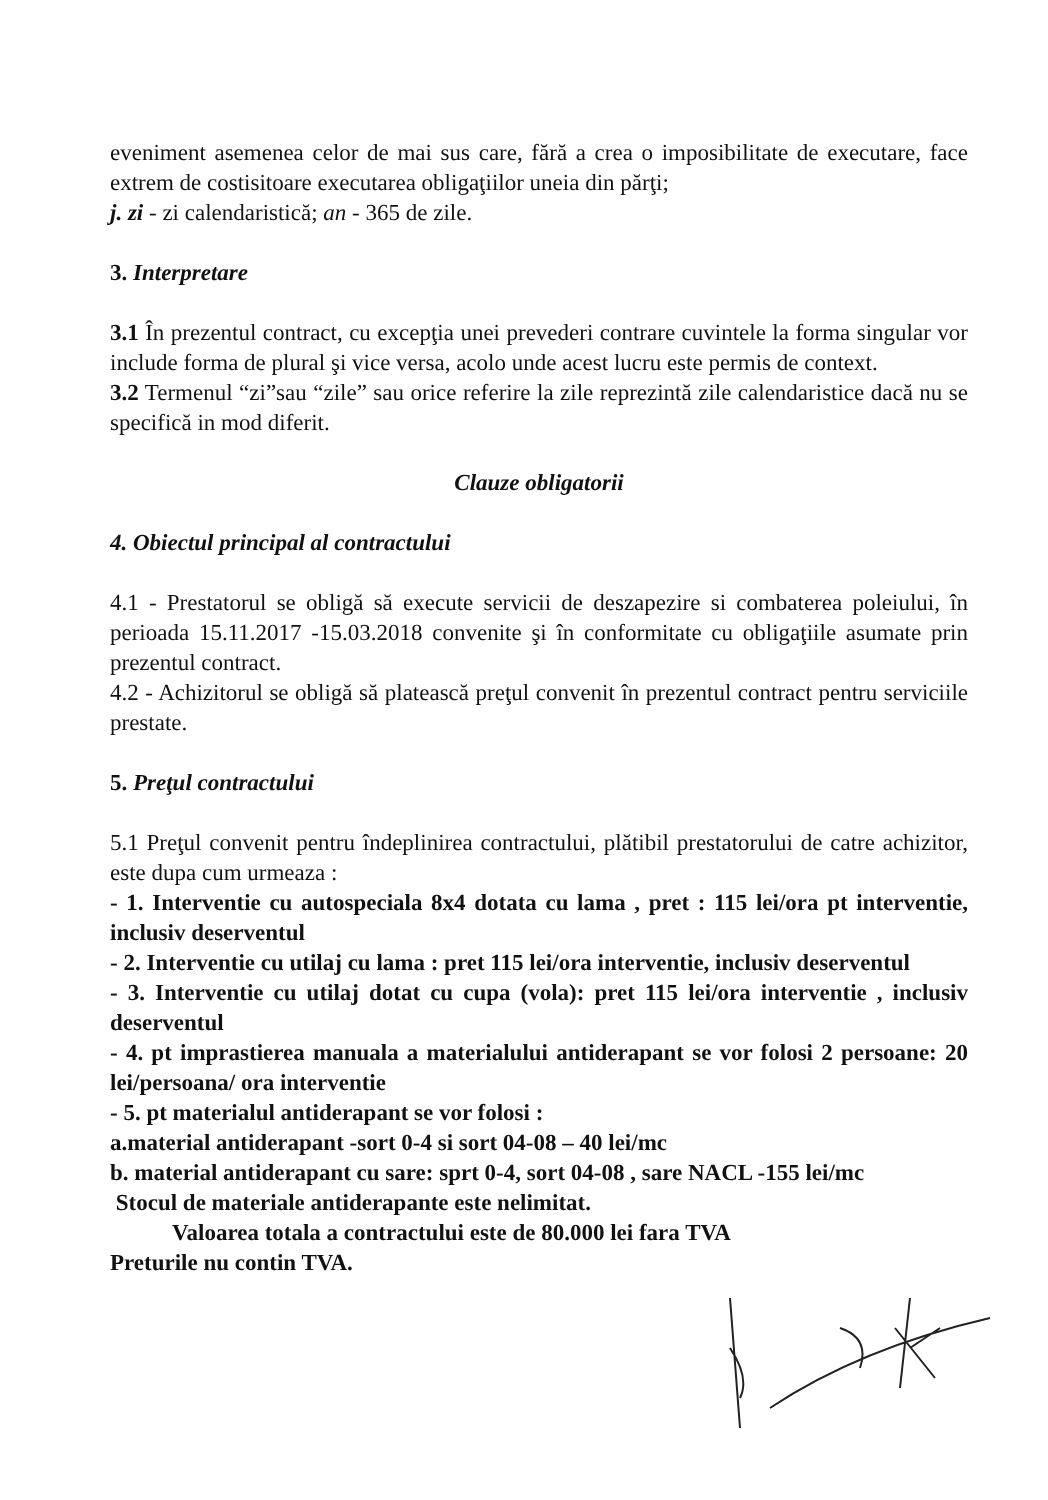eveniment asemenea celor de mai sus care, fără a crea o imposibilitate de executare, face extrem de costisitoare executarea obligaţiilor uneia din părţi;
j. zi - zi calendaristică; an - 365 de zile.
3. Interpretare
3.1 În prezentul contract, cu excepţia unei prevederi contrare cuvintele la forma singular vor include forma de plural şi vice versa, acolo unde acest lucru este permis de context.
3.2 Termenul “zi”sau “zile” sau orice referire la zile reprezintă zile calendaristice dacă nu se specifică in mod diferit.
Clauze obligatorii
4. Obiectul principal al contractului
4.1 - Prestatorul se obligă să execute servicii de deszapezire si combaterea poleiului, în perioada 15.11.2017 -15.03.2018 convenite şi în conformitate cu obligaţiile asumate prin prezentul contract.
4.2 - Achizitorul se obligă să platească preţul convenit în prezentul contract pentru serviciile prestate.
5. Preţul contractului
5.1 Preţul convenit pentru îndeplinirea contractului, plătibil prestatorului de catre achizitor, este dupa cum urmeaza :
- 1. Interventie cu autospeciala 8x4 dotata cu lama , pret : 115 lei/ora pt interventie, inclusiv deserventul
- 2. Interventie cu utilaj cu lama : pret 115 lei/ora interventie, inclusiv deserventul
- 3. Interventie cu utilaj dotat cu cupa (vola): pret 115 lei/ora interventie , inclusiv deserventul
- 4. pt imprastierea manuala a materialului antiderapant se vor folosi 2 persoane: 20 lei/persoana/ ora interventie
- 5. pt materialul antiderapant se vor folosi :
a.material antiderapant -sort 0-4 si sort 04-08 – 40 lei/mc
b. material antiderapant cu sare: sprt 0-4, sort 04-08 , sare NACL -155 lei/mc
Stocul de materiale antiderapante este nelimitat.
Valoarea totala a contractului este de 80.000 lei fara TVA
Preturile nu contin TVA.